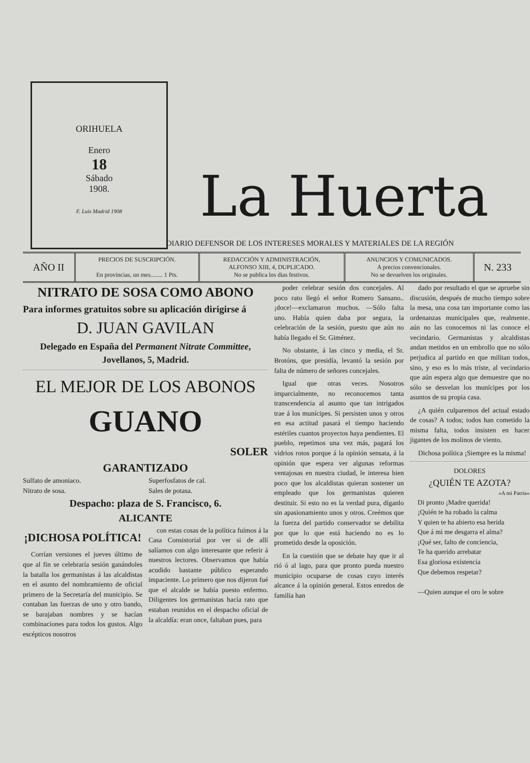ORIHUELA
Enero
18
Sábado
1908.
F. Luis Madrid 1908
La Huerta
DIARIO DEFENSOR DE LOS INTERESES MORALES Y MATERIALES DE LA REGIÓN
| AÑO II | PRECIOS DE SUSCRIPCIÓN. En provincias, un mes........ 1 Pts. | REDACCIÓN Y ADMINISTRACIÓN, ALFONSO XIII, 4, DUPLICADO. No se publica los dias festivos. | ANUNCIOS Y COMUNICADOS. A precios convencionales. No se devuelven los originales. | N. 233 |
NITRATO DE SOSA COMO ABONO
Para informes gratuitos sobre su aplicación dirigirse á
D. JUAN GAVILAN
Delegado en España del Permanent Nitrate Committee, Jovellanos, 5, Madrid.
EL MEJOR DE LOS ABONOS
GUANO
SOLER
GARANTIZADO
Sulfato de amoniaco.
Nitrato de sosa.
Superfosfatos de cal.
Sales de potasa.
Despacho: plaza de S. Francisco, 6.
ALICANTE
¡DICHOSA POLÍTICA!
Corrían versiones el jueves último de que al fin se celebraría sesión ganándoles la batalla los germanistas á las alcaldistas en el asunto del nombramiento de oficial primero de la Secretaría del municipio. Se contaban las fuerzas de uno y otro bando, se barajaban nombres y se hacían combinaciones para todos los gustos. Algo escépticos nosotros
con estas cosas de la política fuímos á la Casa Consistorial por ver si de allí salíamos con algo interesante que referir á nuestros lectores. Observamos que había acudido bastante público esperando impaciente. Lo primero que nos dijeron fué que el alcalde se había puesto enfermo. Diligentes los germanistas hacía rato que estaban reunidos en el despacho oficial de la alcaldía: eran once, faltaban pues, para
poder celebrar sesión dos concejales. Al poco rato llegó el señor Romero Sansano..¡doce!—exclamaron muchos. —Sólo falta uno. Había quien daba por segura, la celebración de la sesión, puesto que aún no había llegado el Sr. Giménez.
No obstante, á las cinco y media, el Sr. Brotóns, que presidía, levantó la sesión por falta de número de señores concejales.
Igual que otras veces. Nosotros imparcialmente, no reconocemos tanta transcendencia al asunto que tan intrigados trae á los munícipes. Si persisten unos y otros en esa actitud pasará el tiempo haciendo estériles cuantos proyectos haya pendientes. El pueblo, repetimos una vez más, pagará los vidrios rotos porque á la opinión sensata, á la opinión que espera ver algunas reformas ventajosas en nuestra ciudad, le interesa bien poco que los alcaldistas quieran sostener un empleado que los germanistas quieren destituir. Si esto no es la verdad pura, díganlo sin apasionamiento unos y otros. Creémos que la fuerza del partido conservador se debilita por que lo que está haciendo no es lo prometido desde la oposición.
En la cuestión que se debate hay que ir al rió ó al lago, para que pronto pueda nuestro municipio ocuparse de cosas cuyo interés alcance á la opinión general. Estos enredos de familia han
dado por resultado el que se apruebe sin discusión, después de mucho tiempo sobre la mesa, una cosa tan importante como las ordenanzas municipales que, realmente. aún no las conocemos ni las conoce el vecindario. Germanistas y alcaldistas andan metidos en un embrollo que no sólo perjudica al partido en que militan todos, sino, y eso es lo más triste, al vecindario que aún espera algo que demuestre que no sólo se desvelan los munícipes por los asuntos de su propia casa.
¿A quién culparemos del actual estado de cosas? A todos; todos han cometido la misma falta, todos insisten en hacer jigantes de los molinos de viento.
Dichosa política ¡Siempre es la misma!
DOLORES
¿QUIÉN TE AZOTA?
»A mi Patria«
Di pronto ¡Madre querida!
¡Quién te ha robado la calma
Y quien te ha abierto esa herida
Que á mi me desgarra el alma?
¡Qué ser, falto de conciencia,
Te ha querido arrebatar
Esa gloriosa existencia
Que debemos respetar?
—Quien aunque el oro le sobre